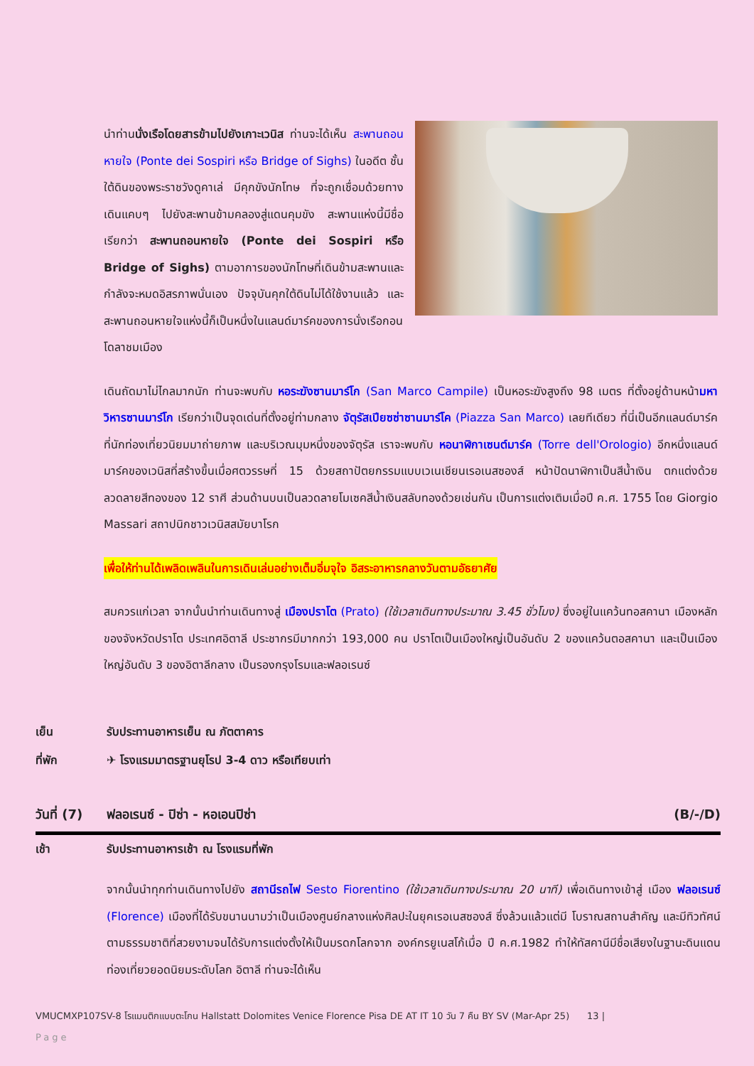นำท่านนั่งเรือโดยสารข้ามไปยังเกาะเวนิส ท่านจะได้เห็น สะพานถอนหายใจ (Ponte dei Sospiri หรือ Bridge of Sighs) ในอดีต ชั้นใต้ดินของพระราชวังดูคาเล่ มีคุกขังนักโทษ ที่จะถูกเชื่อมด้วยทางเดินแคบๆ ไปยังสะพานข้ามคลองสู่แดนคุมขัง สะพานแห่งนี้มีชื่อเรียกว่า สะพานถอนหายใจ (Ponte dei Sospiri หรือ Bridge of Sighs) ตามอาการของนักโทษที่เดินข้ามสะพานและกำลังจะหมดอิสรภาพนั่นเอง ปัจจุบันคุกใต้ดินไม่ได้ใช้งานแล้ว และสะพานถอนหายใจแห่งนี้ก็เป็นหนึ่งในแลนด์มาร์คของการนั่งเรือกอนโดลาชมเมือง
เดินถัดมาไม่ไกลมากนัก ท่านจะพบกับ หอระฆังซานมาร์โก (San Marco Campile) เป็นหอระฆังสูงถึง 98 เมตร ที่ตั้งอยู่ด้านหน้ามหาวิหารซานมาร์โก เรียกว่าเป็นจุดเด่นที่ตั้งอยู่ท่ามกลาง จัตุรัสเปียซซ่าซานมาร์โค (Piazza San Marco) เลยทีเดียว ที่นี่เป็นอีกแลนด์มาร์คที่นักท่องเที่ยวนิยมมาถ่ายภาพ และบริเวณมุมหนึ่งของจัตุรัส เราจะพบกับ หอนาฬิกาเซนต์มาร์ค (Torre dell'Orologio) อีกหนึ่งแลนด์มาร์คของเวนิสที่สร้างขึ้นเมื่อศตวรรษที่ 15 ด้วยสถาปัตยกรรมแบบเวเนเชียนเรอเนสซองส์ หน้าปัดนาฬิกาเป็นสีน้ำเงิน ตกแต่งด้วยลวดลายสีทองของ 12 ราศี ส่วนด้านบนเป็นลวดลายโมเซคสีน้ำเงินสลับทองด้วยเช่นกัน เป็นการแต่งเติมเมื่อปี ค.ศ. 1755 โดย Giorgio Massari สถาปนิกชาวเวนิสสมัยบาโรก
เพื่อให้ท่านได้เพลิดเพลินในการเดินเล่นอย่างเต็มอิ่มจุใจ อิสระอาหารกลางวันตามอัธยาศัย
สมควรแก่เวลา จากนั้นนำท่านเดินทางสู่ เมืองปราโต (Prato) (ใช้เวลาเดินทางประมาณ 3.45 ชั่วโมง) ซึ่งอยู่ในแคว้นทอสคานา เมืองหลักของจังหวัดปราโต ประเทศอิตาลี ประชากรมีมากกว่า 193,000 คน ปราโตเป็นเมืองใหญ่เป็นอันดับ 2 ของแคว้นตอสคานา และเป็นเมืองใหญ่อันดับ 3 ของอิตาลีกลาง เป็นรองกรุงโรมและฟลอเรนซ์
เย็น รับประทานอาหารเย็น ณ ภัตตาคาร
ที่พัก ✈ โรงแรมมาตรฐานยุโรป 3-4 ดาว หรือเทียบเท่า
วันที่ (7) ฟลอเรนซ์ - ปิซ่า - หอเอนปิซ่า (B/-/D)
เช้า รับประทานอาหารเช้า ณ โรงแรมที่พัก
จากนั้นนำทุกท่านเดินทางไปยัง สถานีรถไฟ Sesto Fiorentino (ใช้เวลาเดินทางประมาณ 20 นาที) เพื่อเดินทางเข้าสู่ เมือง ฟลอเรนซ์ (Florence) เมืองที่ได้รับขนานนามว่าเป็นเมืองศูนย์กลางแห่งศิลปะในยุคเรอเนสซองส์ ซึ่งล้วนแล้วแต่มี โบราณสถานสำคัญ และมีทิวทัศน์ตามธรรมชาติที่สวยงามจนได้รับการแต่งตั้งให้เป็นมรดกโลกจาก องค์กรยูเนสโก้เมื่อ ปี ค.ศ.1982 ทำให้ทัสคานีมีชื่อเสียงในฐานะดินแดนท่องเที่ยวยอดนิยมระดับโลก อิตาลี ท่านจะได้เห็น
VMUCMXP107SV-8 โรแมนติกแบบตะโกน Hallstatt Dolomites Venice Florence Pisa DE AT IT 10 วัน 7 คืน BY SV (Mar-Apr 25) 13 |
Page